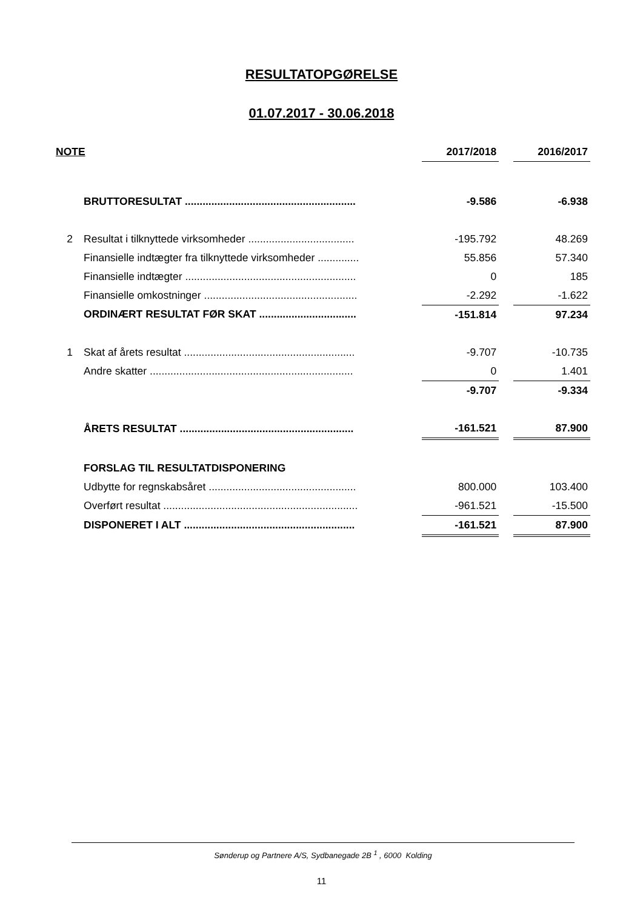RESULTATOPGØRELSE
01.07.2017 - 30.06.2018
| NOTE | | 2017/2018 | | 2016/2017 |
| --- | --- | --- | --- | --- |
| | BRUTTORESULTAT .......................................................... | -9.586 | | -6.938 |
| 2 | Resultat i tilknyttede virksomheder .................................... | -195.792 | | 48.269 |
| | Finansielle indtægter fra tilknyttede virksomheder .............. | 55.856 | | 57.340 |
| | Finansielle indtægter .......................................................... | 0 | | 185 |
| | Finansielle omkostninger .................................................... | -2.292 | | -1.622 |
| | ORDINÆRT RESULTAT FØR SKAT ................................. | -151.814 | | 97.234 |
| 1 | Skat af årets resultat .......................................................... | -9.707 | | -10.735 |
| | Andre skatter ..................................................................... | 0 | | 1.401 |
| | | -9.707 | | -9.334 |
| | ÅRETS RESULTAT ........................................................... | -161.521 | | 87.900 |
| | FORSLAG TIL RESULTATDISPONERING | | | |
| | Udbytte for regnskabsåret .................................................. | 800.000 | | 103.400 |
| | Overført resultat .................................................................. | -961.521 | | -15.500 |
| | DISPONERET I ALT .......................................................... | -161.521 | | 87.900 |
Sønderup og Partnere A/S, Sydbanegade 2B <sup>1</sup> , 6000 Kolding
11